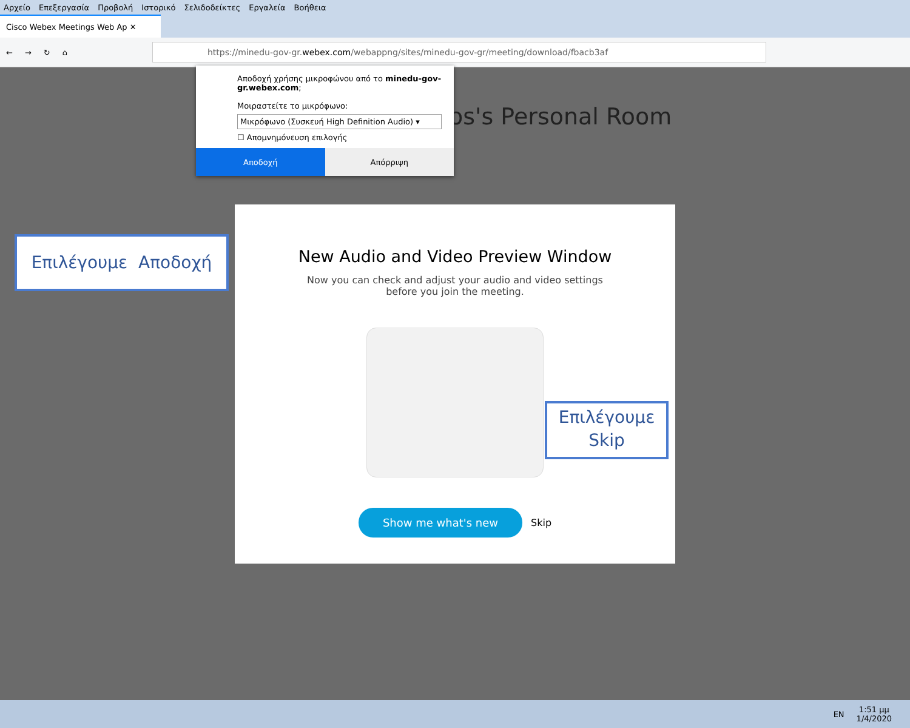Αρχείο Επεξεργασία Προβολή Ιστορικό Σελιδοδείκτες Εργαλεία Βοήθεια
Cisco Webex Meetings Web Ap ✕
← → ↻ ⌂
https://minedu-gov-gr. webex.com /webappng/sites/minedu-gov-gr/meeting/download/fbacb3af
os's Personal Room
Αποδοχή χρήσης μικροφώνου από το minedu-gov-gr.webex.com;
Μοιραστείτε το μικρόφωνο:
Μικρόφωνο (Συσκευή High Definition Audio) ▾
☐ Απομνημόνευση επιλογής
Αποδοχή Απόρριψη
New Audio and Video Preview Window
Now you can check and adjust your audio and video settings before you join the meeting.
Show me what's new Skip
Επιλέγουμε Αποδοχή
Επιλέγουμε
Skip
EN 1:51 μμ
1/4/2020